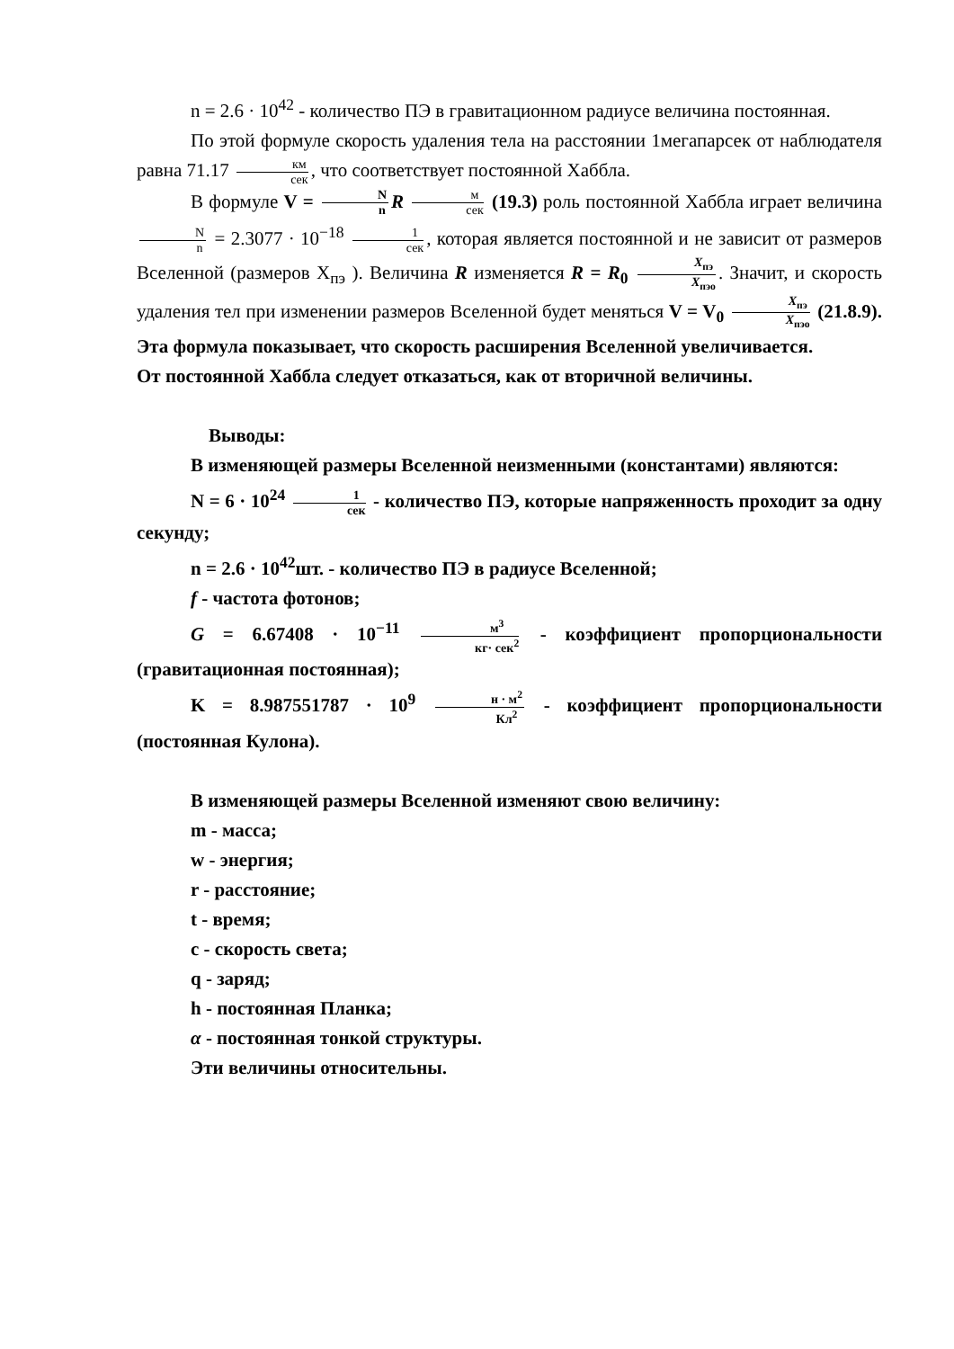n = 2.6 · 10<sup>42</sup> - количество ПЭ в гравитационном радиусе величина постоянная.
По этой формуле скорость удаления тела на расстоянии 1мегапарсек от наблюдателя равна 71.17 км сек, что соответствует постоянной Хаббла.
В формуле V = N n R м сек (19.3) роль постоянной Хаббла играет величина N n = 2.3077 · 10<sup>−18</sup> 1 сек, которая является постоянной и не зависит от размеров Вселенной (размеров X<sub>пэ</sub> ). Величина R изменяется R = R<sub>0</sub> X<sub>пэ</sub> X<sub>пэо</sub>. Значит, и скорость удаления тел при изменении размеров Вселенной будет меняться V = V<sub>0</sub> X<sub>пэ</sub> X<sub>пэо</sub> (21.8.9). Эта формула показывает, что скорость расширения Вселенной увеличивается.
От постоянной Хаббла следует отказаться, как от вторичной величины.
Выводы:
В изменяющей размеры Вселенной неизменными (константами) являются:
N = 6 · 10<sup>24</sup> 1 сек - количество ПЭ, которые напряженность проходит за одну секунду;
n = 2.6 · 10<sup>42</sup>шт. - количество ПЭ в радиусе Вселенной;
f - частота фотонов;
G = 6.67408 · 10<sup>−11</sup> м<sup>3</sup> кг· сек<sup>2</sup> - коэффициент пропорциональности (гравитационная постоянная);
K = 8.987551787 · 10<sup>9</sup> н · м<sup>2</sup> Кл<sup>2</sup> - коэффициент пропорциональности (постоянная Кулона).
В изменяющей размеры Вселенной изменяют свою величину:
m - масса;
w - энергия;
r - расстояние;
t - время;
c - скорость света;
q - заряд;
h - постоянная Планка;
α - постоянная тонкой структуры.
Эти величины относительны.